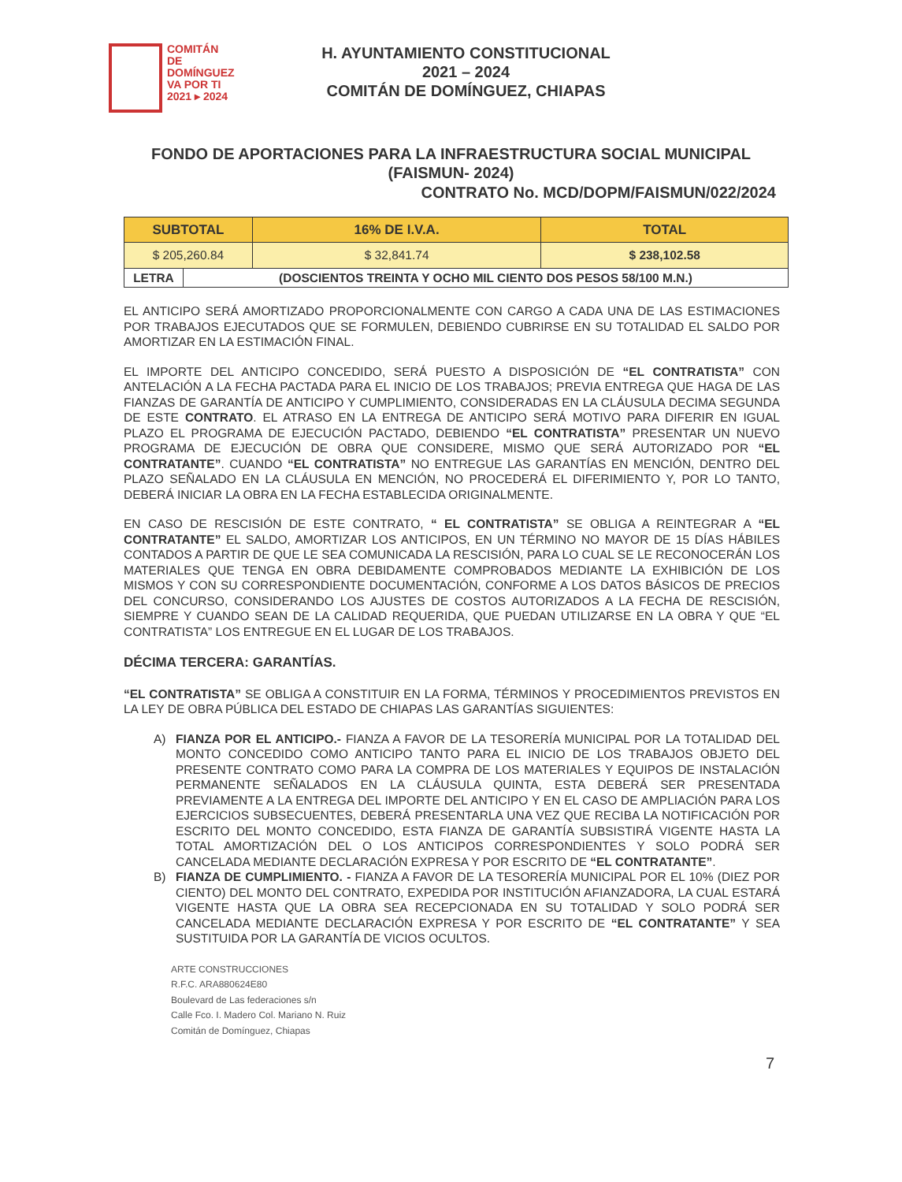COMITÁN
DE DOMÍNGUEZ
VA POR TI
2021 ▸ 2024
H. AYUNTAMIENTO CONSTITUCIONAL
2021 – 2024
COMITÁN DE DOMÍNGUEZ, CHIAPAS
FONDO DE APORTACIONES PARA LA INFRAESTRUCTURA SOCIAL MUNICIPAL (FAISMUN- 2024)
CONTRATO No. MCD/DOPM/FAISMUN/022/2024
| SUBTOTAL | | 16% DE I.V.A. | TOTAL |
| --- | --- | --- | --- |
| $ 205,260.84 | | $ 32,841.74 | $ 238,102.58 |
| LETRA | (DOSCIENTOS TREINTA Y OCHO MIL CIENTO DOS PESOS 58/100 M.N.) | | |
EL ANTICIPO SERÁ AMORTIZADO PROPORCIONALMENTE CON CARGO A CADA UNA DE LAS ESTIMACIONES POR TRABAJOS EJECUTADOS QUE SE FORMULEN, DEBIENDO CUBRIRSE EN SU TOTALIDAD EL SALDO POR AMORTIZAR EN LA ESTIMACIÓN FINAL.
EL IMPORTE DEL ANTICIPO CONCEDIDO, SERÁ PUESTO A DISPOSICIÓN DE “EL CONTRATISTA” CON ANTELACIÓN A LA FECHA PACTADA PARA EL INICIO DE LOS TRABAJOS; PREVIA ENTREGA QUE HAGA DE LAS FIANZAS DE GARANTÍA DE ANTICIPO Y CUMPLIMIENTO, CONSIDERADAS EN LA CLÁUSULA DECIMA SEGUNDA DE ESTE CONTRATO. EL ATRASO EN LA ENTREGA DE ANTICIPO SERÁ MOTIVO PARA DIFERIR EN IGUAL PLAZO EL PROGRAMA DE EJECUCIÓN PACTADO, DEBIENDO “EL CONTRATISTA” PRESENTAR UN NUEVO PROGRAMA DE EJECUCIÓN DE OBRA QUE CONSIDERE, MISMO QUE SERÁ AUTORIZADO POR “EL CONTRATANTE”. CUANDO “EL CONTRATISTA” NO ENTREGUE LAS GARANTÍAS EN MENCIÓN, DENTRO DEL PLAZO SEÑALADO EN LA CLÁUSULA EN MENCIÓN, NO PROCEDERÁ EL DIFERIMIENTO Y, POR LO TANTO, DEBERÁ INICIAR LA OBRA EN LA FECHA ESTABLECIDA ORIGINALMENTE.
EN CASO DE RESCISIÓN DE ESTE CONTRATO, “ EL CONTRATISTA” SE OBLIGA A REINTEGRAR A “EL CONTRATANTE” EL SALDO, AMORTIZAR LOS ANTICIPOS, EN UN TÉRMINO NO MAYOR DE 15 DÍAS HÁBILES CONTADOS A PARTIR DE QUE LE SEA COMUNICADA LA RESCISIÓN, PARA LO CUAL SE LE RECONOCERÁN LOS MATERIALES QUE TENGA EN OBRA DEBIDAMENTE COMPROBADOS MEDIANTE LA EXHIBICIÓN DE LOS MISMOS Y CON SU CORRESPONDIENTE DOCUMENTACIÓN, CONFORME A LOS DATOS BÁSICOS DE PRECIOS DEL CONCURSO, CONSIDERANDO LOS AJUSTES DE COSTOS AUTORIZADOS A LA FECHA DE RESCISIÓN, SIEMPRE Y CUANDO SEAN DE LA CALIDAD REQUERIDA, QUE PUEDAN UTILIZARSE EN LA OBRA Y QUE “EL CONTRATISTA” LOS ENTREGUE EN EL LUGAR DE LOS TRABAJOS.
DÉCIMA TERCERA: GARANTÍAS.
“EL CONTRATISTA” SE OBLIGA A CONSTITUIR EN LA FORMA, TÉRMINOS Y PROCEDIMIENTOS PREVISTOS EN LA LEY DE OBRA PÚBLICA DEL ESTADO DE CHIAPAS LAS GARANTÍAS SIGUIENTES:
A) FIANZA POR EL ANTICIPO.- FIANZA A FAVOR DE LA TESORERÍA MUNICIPAL POR LA TOTALIDAD DEL MONTO CONCEDIDO COMO ANTICIPO TANTO PARA EL INICIO DE LOS TRABAJOS OBJETO DEL PRESENTE CONTRATO COMO PARA LA COMPRA DE LOS MATERIALES Y EQUIPOS DE INSTALACIÓN PERMANENTE SEÑALADOS EN LA CLÁUSULA QUINTA, ESTA DEBERÁ SER PRESENTADA PREVIAMENTE A LA ENTREGA DEL IMPORTE DEL ANTICIPO Y EN EL CASO DE AMPLIACIÓN PARA LOS EJERCICIOS SUBSECUENTES, DEBERÁ PRESENTARLA UNA VEZ QUE RECIBA LA NOTIFICACIÓN POR ESCRITO DEL MONTO CONCEDIDO, ESTA FIANZA DE GARANTÍA SUBSISTIRÁ VIGENTE HASTA LA TOTAL AMORTIZACIÓN DEL O LOS ANTICIPOS CORRESPONDIENTES Y SOLO PODRÁ SER CANCELADA MEDIANTE DECLARACIÓN EXPRESA Y POR ESCRITO DE “EL CONTRATANTE”.
B) FIANZA DE CUMPLIMIENTO. - FIANZA A FAVOR DE LA TESORERÍA MUNICIPAL POR EL 10% (DIEZ POR CIENTO) DEL MONTO DEL CONTRATO, EXPEDIDA POR INSTITUCIÓN AFIANZADORA, LA CUAL ESTARÁ VIGENTE HASTA QUE LA OBRA SEA RECEPCIONADA EN SU TOTALIDAD Y SOLO PODRÁ SER CANCELADA MEDIANTE DECLARACIÓN EXPRESA Y POR ESCRITO DE “EL CONTRATANTE” Y SEA SUSTITUIDA POR LA GARANTÍA DE VICIOS OCULTOS.
ARTE CONSTRUCCIONES
R.F.C. ARA880624E80
Boulevard de Las federaciones s/n
Calle Fco. I. Madero Col. Mariano N. Ruiz
Comitán de Domínguez, Chiapas
7